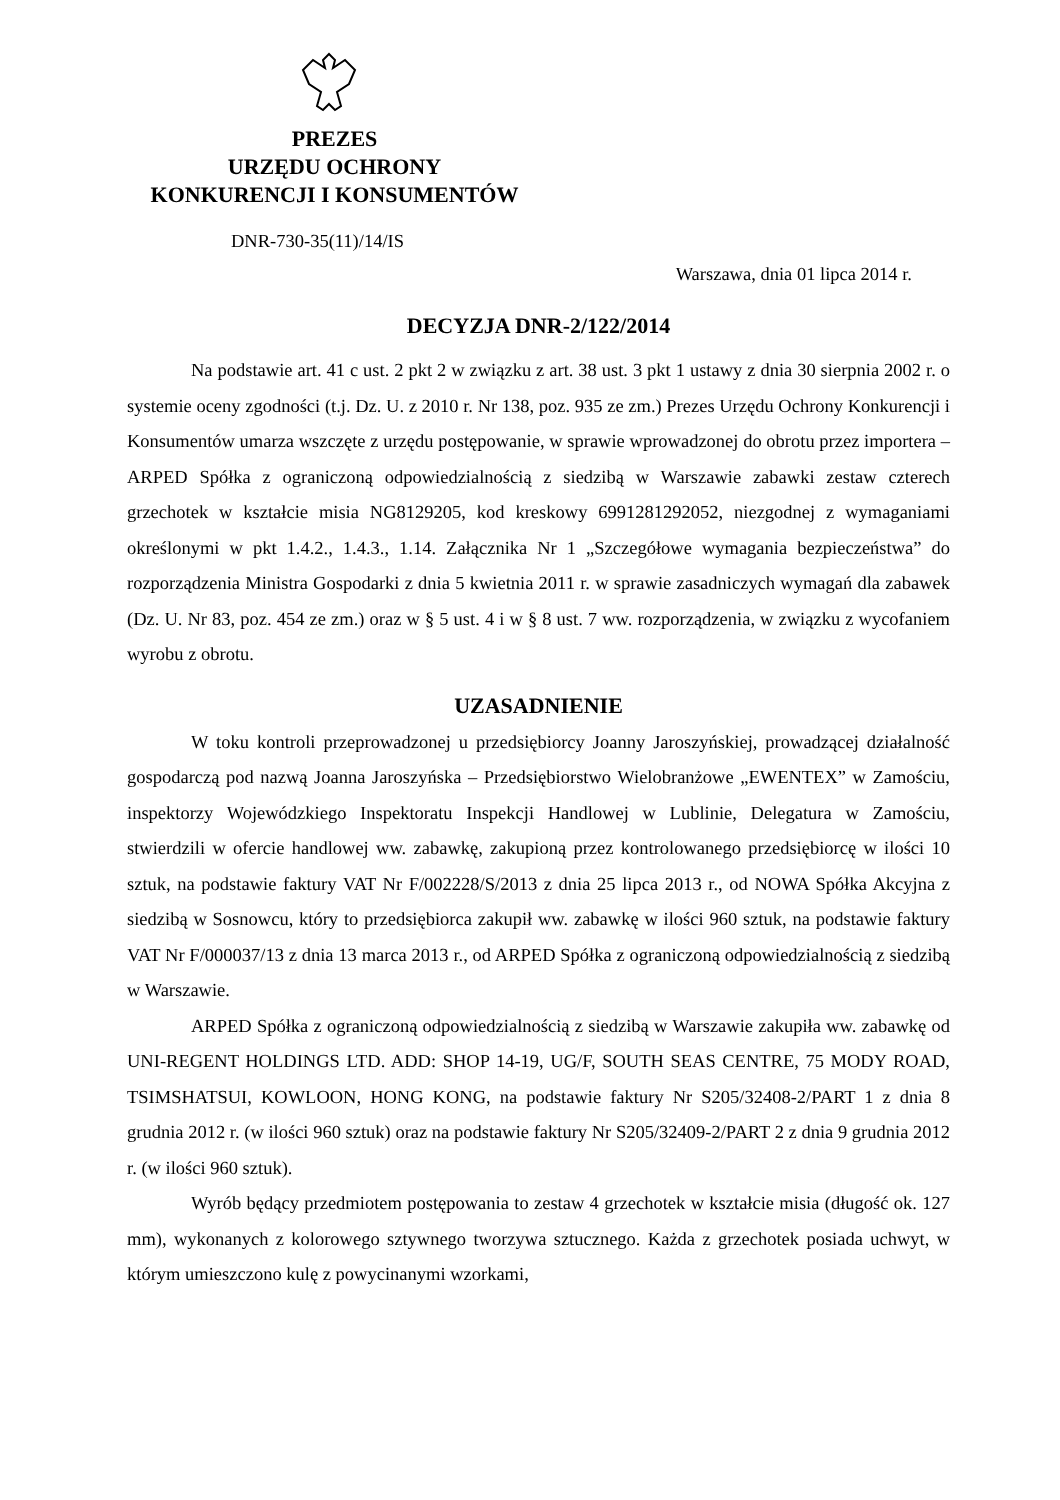PREZES
URZĘDU OCHRONY
KONKURENCJI I KONSUMENTÓW
DNR-730-35(11)/14/IS
Warszawa, dnia 01 lipca 2014 r.
DECYZJA DNR-2/122/2014
Na podstawie art. 41 c ust. 2 pkt 2 w związku z art. 38 ust. 3 pkt 1 ustawy z dnia 30 sierpnia 2002 r. o systemie oceny zgodności (t.j. Dz. U. z 2010 r. Nr 138, poz. 935 ze zm.) Prezes Urzędu Ochrony Konkurencji i Konsumentów umarza wszczęte z urzędu postępowanie, w sprawie wprowadzonej do obrotu przez importera – ARPED Spółka z ograniczoną odpowiedzialnością z siedzibą w Warszawie zabawki zestaw czterech grzechotek w kształcie misia NG8129205, kod kreskowy 6991281292052, niezgodnej z wymaganiami określonymi w pkt 1.4.2., 1.4.3., 1.14. Załącznika Nr 1 „Szczegółowe wymagania bezpieczeństwa” do rozporządzenia Ministra Gospodarki z dnia 5 kwietnia 2011 r. w sprawie zasadniczych wymagań dla zabawek (Dz. U. Nr 83, poz. 454 ze zm.) oraz w § 5 ust. 4 i w § 8 ust. 7 ww. rozporządzenia, w związku z wycofaniem wyrobu z obrotu.
UZASADNIENIE
W toku kontroli przeprowadzonej u przedsiębiorcy Joanny Jaroszyńskiej, prowadzącej działalność gospodarczą pod nazwą Joanna Jaroszyńska – Przedsiębiorstwo Wielobranżowe „EWENTEX” w Zamościu, inspektorzy Wojewódzkiego Inspektoratu Inspekcji Handlowej w Lublinie, Delegatura w Zamościu, stwierdzili w ofercie handlowej ww. zabawkę, zakupioną przez kontrolowanego przedsiębiorcę w ilości 10 sztuk, na podstawie faktury VAT Nr F/002228/S/2013 z dnia 25 lipca 2013 r., od NOWA Spółka Akcyjna z siedzibą w Sosnowcu, który to przedsiębiorca zakupił ww. zabawkę w ilości 960 sztuk, na podstawie faktury VAT Nr F/000037/13 z dnia 13 marca 2013 r., od ARPED Spółka z ograniczoną odpowiedzialnością z siedzibą w Warszawie.
ARPED Spółka z ograniczoną odpowiedzialnością z siedzibą w Warszawie zakupiła ww. zabawkę od UNI-REGENT HOLDINGS LTD. ADD: SHOP 14-19, UG/F, SOUTH SEAS CENTRE, 75 MODY ROAD, TSIMSHATSUI, KOWLOON, HONG KONG, na podstawie faktury Nr S205/32408-2/PART 1 z dnia 8 grudnia 2012 r. (w ilości 960 sztuk) oraz na podstawie faktury Nr S205/32409-2/PART 2 z dnia 9 grudnia 2012 r. (w ilości 960 sztuk).
Wyrób będący przedmiotem postępowania to zestaw 4 grzechotek w kształcie misia (długość ok. 127 mm), wykonanych z kolorowego sztywnego tworzywa sztucznego. Każda z grzechotek posiada uchwyt, w którym umieszczono kulę z powycinanymi wzorkami,